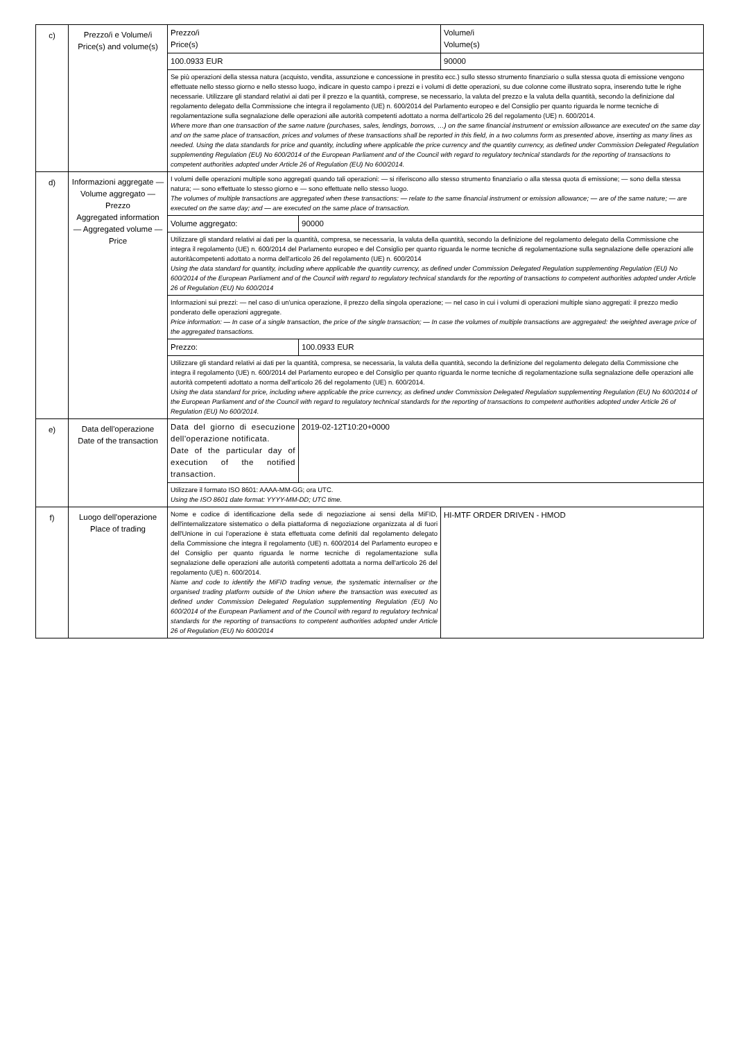| c) | Prezzo/i e Volume/i Price(s) and volume(s) | Prezzo/i Price(s) | | Volume/i Volume(s) |
| | | 100.0933 EUR | | 90000 |
| | | Se più operazioni della stessa natura (acquisto, vendita, assunzione e concessione in prestito ecc.) sullo stesso strumento finanziario o sulla stessa quota di emissione vengono effettuate nello stesso giorno e nello stesso luogo, indicare in questo campo i prezzi e i volumi di dette operazioni, su due colonne come illustrato sopra, inserendo tutte le righe necessarie. Utilizzare gli standard relativi ai dati per il prezzo e la quantità, comprese, se necessario, la valuta del prezzo e la valuta della quantità, secondo la definizione dal regolamento delegato della Commissione che integra il regolamento (UE) n. 600/2014 del Parlamento europeo e del Consiglio per quanto riguarda le norme tecniche di regolamentazione sulla segnalazione delle operazioni alle autorità competenti adottato a norma dell'articolo 26 del regolamento (UE) n. 600/2014. Where more than one transaction of the same nature (purchases, sales, lendings, borrows, …) on the same financial instrument or emission allowance are executed on the same day and on the same place of transaction, prices and volumes of these transactions shall be reported in this field, in a two columns form as presented above, inserting as many lines as needed. Using the data standards for price and quantity, including where applicable the price currency and the quantity currency, as defined under Commission Delegated Regulation supplementing Regulation (EU) No 600/2014 of the European Parliament and of the Council with regard to regulatory technical standards for the reporting of transactions to competent authorities adopted under Article 26 of Regulation (EU) No 600/2014. | | |
| d) | Informazioni aggregate — Volume aggregato — Prezzo Aggregated information — Aggregated volume — Price | I volumi delle operazioni multiple sono aggregati quando tali operazioni: — si riferiscono allo stesso strumento finanziario o alla stessa quota di emissione; — sono della stessa natura; — sono effettuate lo stesso giorno e — sono effettuate nello stesso luogo. The volumes of multiple transactions are aggregated when these transactions: — relate to the same financial instrument or emission allowance; — are of the same nature; — are executed on the same day; and — are executed on the same place of transaction. | | |
| | | Volume aggregato: | 90000 | |
| | | Utilizzare gli standard relativi ai dati per la quantità, compresa, se necessaria, la valuta della quantità, secondo la definizione del regolamento delegato della Commissione che integra il regolamento (UE) n. 600/2014 del Parlamento europeo e del Consiglio per quanto riguarda le norme tecniche di regolamentazione sulla segnalazione delle operazioni alle autoritàcompetenti adottato a norma dell'articolo 26 del regolamento (UE) n. 600/2014 Using the data standard for quantity, including where applicable the quantity currency, as defined under Commission Delegated Regulation supplementing Regulation (EU) No 600/2014 of the European Parliament and of the Council with regard to regulatory technical standards for the reporting of transactions to competent authorities adopted under Article 26 of Regulation (EU) No 600/2014 | | |
| | | Informazioni sui prezzi: — nel caso di un'unica operazione, il prezzo della singola operazione; — nel caso in cui i volumi di operazioni multiple siano aggregati: il prezzo medio ponderato delle operazioni aggregate. Price information: — In case of a single transaction, the price of the single transaction; — In case the volumes of multiple transactions are aggregated: the weighted average price of the aggregated transactions. | | |
| | | Prezzo: | 100.0933 EUR | |
| | | Utilizzare gli standard relativi ai dati per la quantità, compresa, se necessaria, la valuta della quantità, secondo la definizione del regolamento delegato della Commissione che integra il regolamento (UE) n. 600/2014 del Parlamento europeo e del Consiglio per quanto riguarda le norme tecniche di regolamentazione sulla segnalazione delle operazioni alle autorità competenti adottato a norma dell'articolo 26 del regolamento (UE) n. 600/2014. Using the data standard for price, including where applicable the price currency, as defined under Commission Delegated Regulation supplementing Regulation (EU) No 600/2014 of the European Parliament and of the Council with regard to regulatory technical standards for the reporting of transactions to competent authorities adopted under Article 26 of Regulation (EU) No 600/2014. | | |
| e) | Data dell'operazione Date of the transaction | Data del giorno di esecuzione dell'operazione notificata. Date of the particular day of execution of the notified transaction. | 2019-02-12T10:20+0000 | |
| | | Utilizzare il formato ISO 8601: AAAA-MM-GG; ora UTC. Using the ISO 8601 date format: YYYY-MM-DD; UTC time. | | |
| f) | Luogo dell'operazione Place of trading | Nome e codice di identificazione della sede di negoziazione ai sensi della MiFID, dell'internalizzatore sistematico o della piattaforma di negoziazione organizzata al di fuori dell'Unione in cui l'operazione è stata effettuata come definiti dal regolamento delegato della Commissione che integra il regolamento (UE) n. 600/2014 del Parlamento europeo e del Consiglio per quanto riguarda le norme tecniche di regolamentazione sulla segnalazione delle operazioni alle autorità competenti adottata a norma dell'articolo 26 del regolamento (UE) n. 600/2014. Name and code to identify the MiFID trading venue, the systematic internaliser or the organised trading platform outside of the Union where the transaction was executed as defined under Commission Delegated Regulation supplementing Regulation (EU) No 600/2014 of the European Parliament and of the Council with regard to regulatory technical standards for the reporting of transactions to competent authorities adopted under Article 26 of Regulation (EU) No 600/2014 | | HI-MTF ORDER DRIVEN - HMOD |